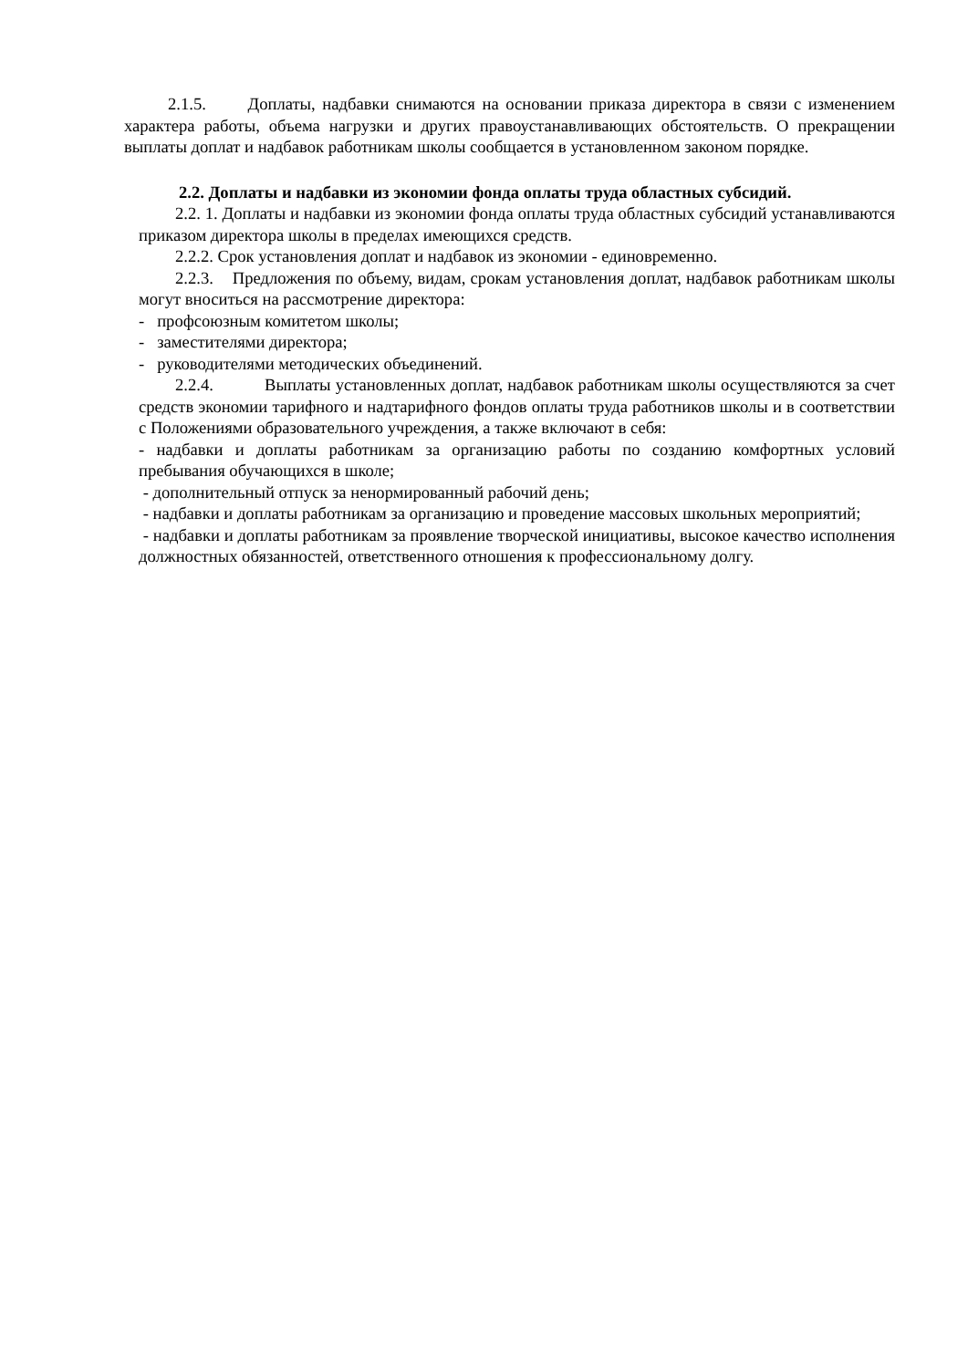2.1.5. Доплаты, надбавки снимаются на основании приказа директора в связи с изменением характера работы, объема нагрузки и других правоустанавливающих обстоятельств. О прекращении выплаты доплат и надбавок работникам школы сообщается в установленном законом порядке.
2.2. Доплаты и надбавки из экономии фонда оплаты труда областных субсидий.
2.2. 1. Доплаты и надбавки из экономии фонда оплаты труда областных субсидий устанавливаются приказом директора школы в пределах имеющихся средств.
2.2.2. Срок установления доплат и надбавок из экономии - единовременно.
2.2.3. Предложения по объему, видам, срокам установления доплат, надбавок работникам школы могут вноситься на рассмотрение директора:
- профсоюзным комитетом школы;
- заместителями директора;
- руководителями методических объединений.
2.2.4. Выплаты установленных доплат, надбавок работникам школы осуществляются за счет средств экономии тарифного и надтарифного фондов оплаты труда работников школы и в соответствии с Положениями образовательного учреждения, а также включают в себя:
- надбавки и доплаты работникам за организацию работы по созданию комфортных условий пребывания обучающихся в школе;
- дополнительный отпуск за ненормированный рабочий день;
- надбавки и доплаты работникам за организацию и проведение массовых школьных мероприятий;
- надбавки и доплаты работникам за проявление творческой инициативы, высокое качество исполнения должностных обязанностей, ответственного отношения к профессиональному долгу.